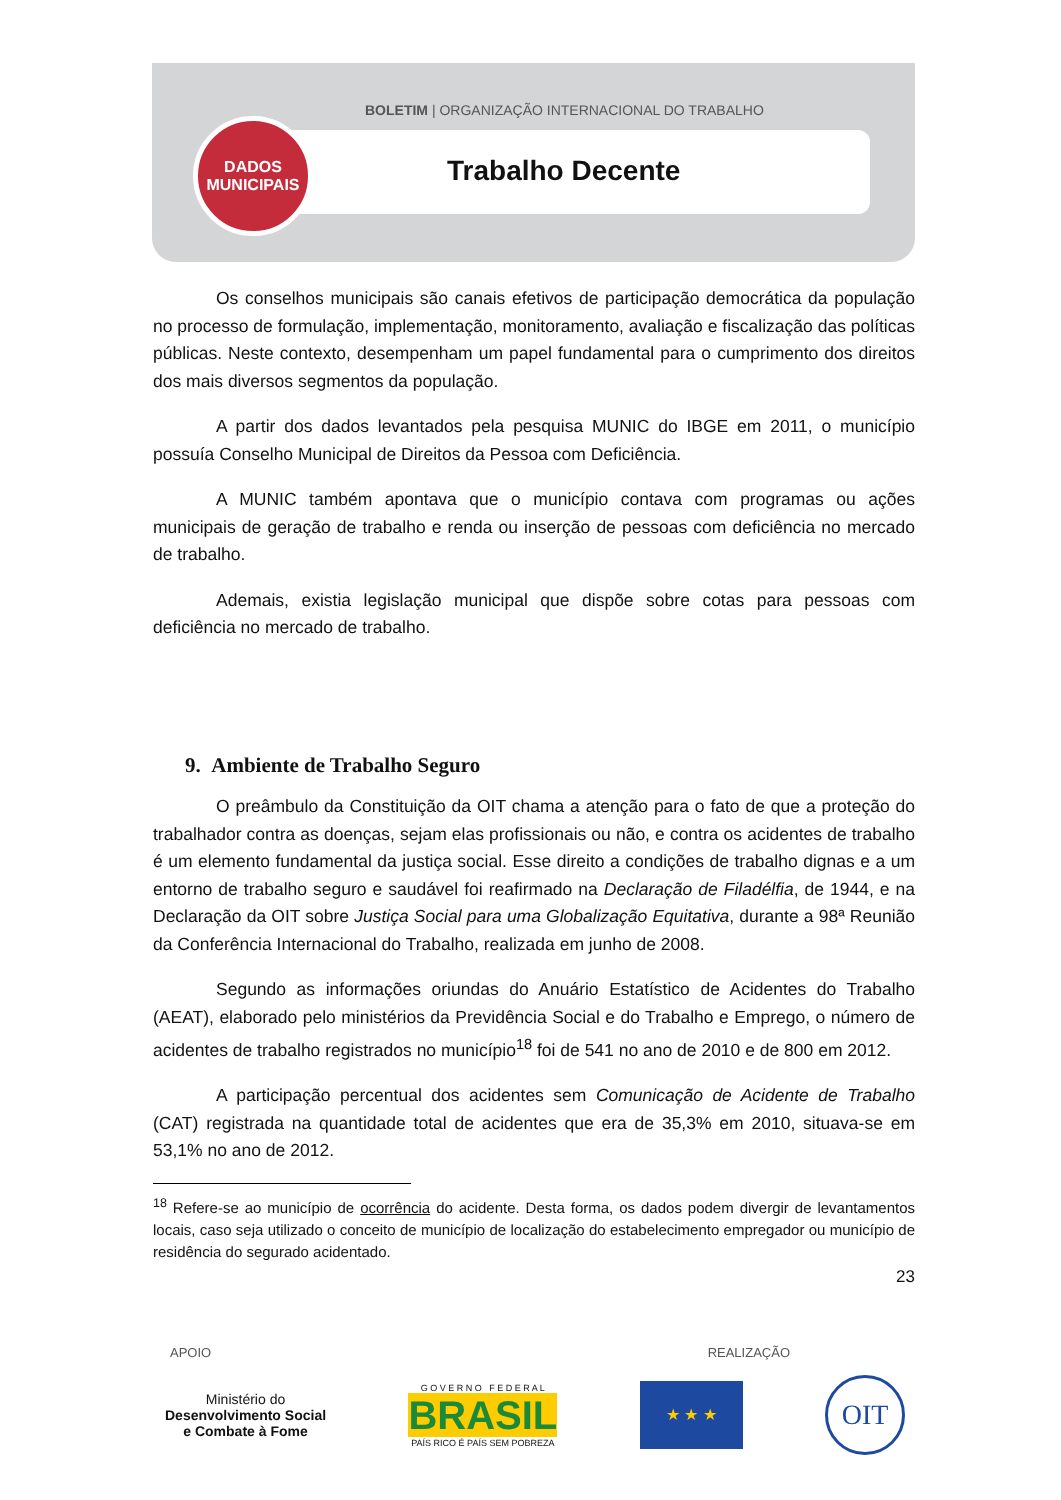BOLETIM | ORGANIZAÇÃO INTERNACIONAL DO TRABALHO
DADOS
MUNICIPAIS
Trabalho Decente
Os conselhos municipais são canais efetivos de participação democrática da população no processo de formulação, implementação, monitoramento, avaliação e fiscalização das políticas públicas. Neste contexto, desempenham um papel fundamental para o cumprimento dos direitos dos mais diversos segmentos da população.
A partir dos dados levantados pela pesquisa MUNIC do IBGE em 2011, o município possuía Conselho Municipal de Direitos da Pessoa com Deficiência.
A MUNIC também apontava que o município contava com programas ou ações municipais de geração de trabalho e renda ou inserção de pessoas com deficiência no mercado de trabalho.
Ademais, existia legislação municipal que dispõe sobre cotas para pessoas com deficiência no mercado de trabalho.
9. Ambiente de Trabalho Seguro
O preâmbulo da Constituição da OIT chama a atenção para o fato de que a proteção do trabalhador contra as doenças, sejam elas profissionais ou não, e contra os acidentes de trabalho é um elemento fundamental da justiça social. Esse direito a condições de trabalho dignas e a um entorno de trabalho seguro e saudável foi reafirmado na Declaração de Filadélfia, de 1944, e na Declaração da OIT sobre Justiça Social para uma Globalização Equitativa, durante a 98ª Reunião da Conferência Internacional do Trabalho, realizada em junho de 2008.
Segundo as informações oriundas do Anuário Estatístico de Acidentes do Trabalho (AEAT), elaborado pelo ministérios da Previdência Social e do Trabalho e Emprego, o número de acidentes de trabalho registrados no município<sup>18</sup> foi de 541 no ano de 2010 e de 800 em 2012.
A participação percentual dos acidentes sem Comunicação de Acidente de Trabalho (CAT) registrada na quantidade total de acidentes que era de 35,3% em 2010, situava-se em 53,1% no ano de 2012.
<sup>18</sup> Refere-se ao município de ocorrência do acidente. Desta forma, os dados podem divergir de levantamentos locais, caso seja utilizado o conceito de município de localização do estabelecimento empregador ou município de residência do segurado acidentado.
23
APOIO REALIZAÇÃO
Ministério do
Desenvolvimento Social
e Combate à Fome
G O V E R N O F E D E R A L
BRASIL
PAÍS RICO É PAÍS SEM POBREZA
★ ★ ★
OIT